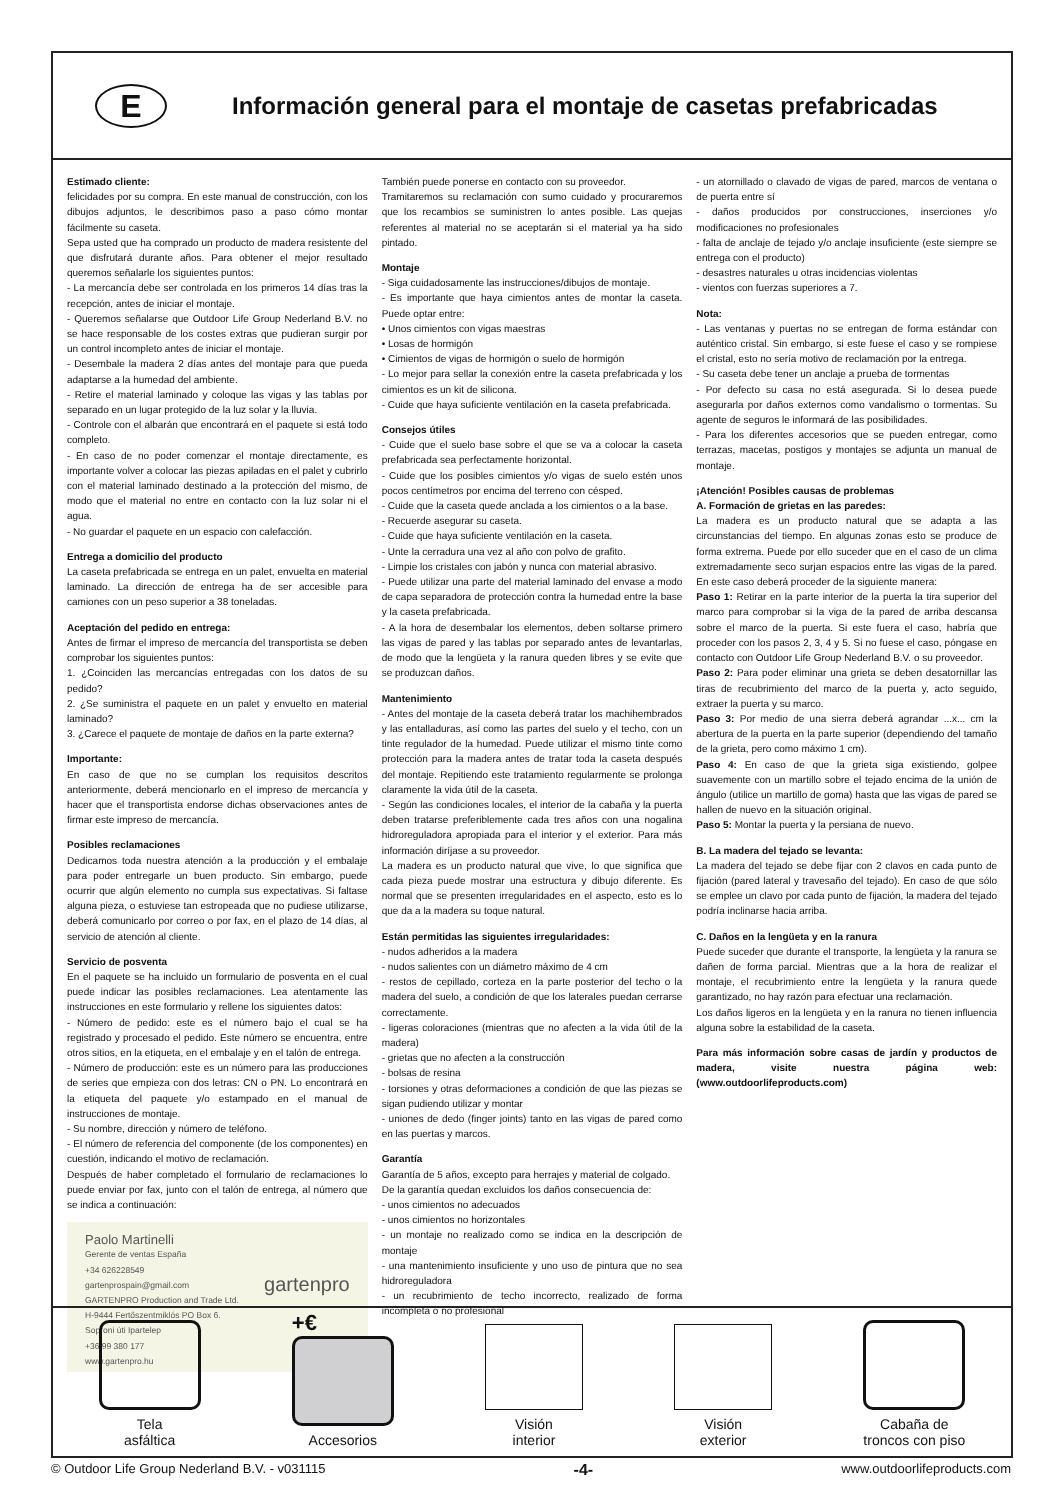E
Información general para el montaje de casetas prefabricadas
Estimado cliente:
felicidades por su compra. En este manual de construcción, con los dibujos adjuntos, le describimos paso a paso cómo montar fácilmente su caseta.
Sepa usted que ha comprado un producto de madera resistente del que disfrutará durante años. Para obtener el mejor resultado queremos señalarle los siguientes puntos:
- La mercancía debe ser controlada en los primeros 14 días tras la recepción, antes de iniciar el montaje.
- Queremos señalarse que Outdoor Life Group Nederland B.V. no se hace responsable de los costes extras que pudieran surgir por un control incompleto antes de iniciar el montaje.
- Desembale la madera 2 días antes del montaje para que pueda adaptarse a la humedad del ambiente.
- Retire el material laminado y coloque las vigas y las tablas por separado en un lugar protegido de la luz solar y la lluvia.
- Controle con el albarán que encontrará en el paquete si está todo completo.
- En caso de no poder comenzar el montaje directamente, es importante volver a colocar las piezas apiladas en el palet y cubrirlo con el material laminado destinado a la protección del mismo, de modo que el material no entre en contacto con la luz solar ni el agua.
- No guardar el paquete en un espacio con calefacción.
Entrega a domicilio del producto
La caseta prefabricada se entrega en un palet, envuelta en material laminado. La dirección de entrega ha de ser accesible para camiones con un peso superior a 38 toneladas.
Aceptación del pedido en entrega:
Antes de firmar el impreso de mercancía del transportista se deben comprobar los siguientes puntos:
1. ¿Coinciden las mercancías entregadas con los datos de su pedido?
2. ¿Se suministra el paquete en un palet y envuelto en material laminado?
3. ¿Carece el paquete de montaje de daños en la parte externa?
Importante:
En caso de que no se cumplan los requisitos descritos anteriormente, deberá mencionarlo en el impreso de mercancía y hacer que el transportista endorse dichas observaciones antes de firmar este impreso de mercancía.
Posibles reclamaciones
Dedicamos toda nuestra atención a la producción y el embalaje para poder entregarle un buen producto. Sin embargo, puede ocurrir que algún elemento no cumpla sus expectativas. Si faltase alguna pieza, o estuviese tan estropeada que no pudiese utilizarse, deberá comunicarlo por correo o por fax, en el plazo de 14 días, al servicio de atención al cliente.
Servicio de posventa
En el paquete se ha incluido un formulario de posventa en el cual puede indicar las posibles reclamaciones. Lea atentamente las instrucciones en este formulario y rellene los siguientes datos:
- Número de pedido: este es el número bajo el cual se ha registrado y procesado el pedido. Este número se encuentra, entre otros sitios, en la etiqueta, en el embalaje y en el talón de entrega.
- Número de producción: este es un número para las producciones de series que empieza con dos letras: CN o PN. Lo encontrará en la etiqueta del paquete y/o estampado en el manual de instrucciones de montaje.
- Su nombre, dirección y número de teléfono.
- El número de referencia del componente (de los componentes) en cuestión, indicando el motivo de reclamación.
Después de haber completado el formulario de reclamaciones lo puede enviar por fax, junto con el talón de entrega, al número que se indica a continuación:
Paolo Martinelli
Gerente de ventas España
+34 626228549
gartenprospain@gmail.com
GARTENPRO Production and Trade Ltd.
H-9444 Fertőszentmiklós PO Box 6.
Soproni úti Ipartelep
+36 99 380 177
www.gartenpro.hu
gartenpro
También puede ponerse en contacto con su proveedor.
Tramitaremos su reclamación con sumo cuidado y procuraremos que los recambios se suministren lo antes posible. Las quejas referentes al material no se aceptarán si el material ya ha sido pintado.
Montaje
- Siga cuidadosamente las instrucciones/dibujos de montaje.
- Es importante que haya cimientos antes de montar la caseta. Puede optar entre:
• Unos cimientos con vigas maestras
• Losas de hormigón
• Cimientos de vigas de hormigón o suelo de hormigón
- Lo mejor para sellar la conexión entre la caseta prefabricada y los cimientos es un kit de silicona.
- Cuide que haya suficiente ventilación en la caseta prefabricada.
Consejos útiles
- Cuide que el suelo base sobre el que se va a colocar la caseta prefabricada sea perfectamente horizontal.
- Cuide que los posibles cimientos y/o vigas de suelo estén unos pocos centímetros por encima del terreno con césped.
- Cuide que la caseta quede anclada a los cimientos o a la base.
- Recuerde asegurar su caseta.
- Cuide que haya suficiente ventilación en la caseta.
- Unte la cerradura una vez al año con polvo de grafito.
- Limpie los cristales con jabón y nunca con material abrasivo.
- Puede utilizar una parte del material laminado del envase a modo de capa separadora de protección contra la humedad entre la base y la caseta prefabricada.
- A la hora de desembalar los elementos, deben soltarse primero las vigas de pared y las tablas por separado antes de levantarlas, de modo que la lengüeta y la ranura queden libres y se evite que se produzcan daños.
Mantenimiento
- Antes del montaje de la caseta deberá tratar los machihembrados y las entalladuras, así como las partes del suelo y el techo, con un tinte regulador de la humedad. Puede utilizar el mismo tinte como protección para la madera antes de tratar toda la caseta después del montaje. Repitiendo este tratamiento regularmente se prolonga claramente la vida útil de la caseta.
- Según las condiciones locales, el interior de la cabaña y la puerta deben tratarse preferiblemente cada tres años con una nogalina hidroreguladora apropiada para el interior y el exterior. Para más información diríjase a su proveedor.
La madera es un producto natural que vive, lo que significa que cada pieza puede mostrar una estructura y dibujo diferente. Es normal que se presenten irregularidades en el aspecto, esto es lo que da a la madera su toque natural.
Están permitidas las siguientes irregularidades:
- nudos adheridos a la madera
- nudos salientes con un diámetro máximo de 4 cm
- restos de cepillado, corteza en la parte posterior del techo o la madera del suelo, a condición de que los laterales puedan cerrarse correctamente.
- ligeras coloraciones (mientras que no afecten a la vida útil de la madera)
- grietas que no afecten a la construcción
- bolsas de resina
- torsiones y otras deformaciones a condición de que las piezas se sigan pudiendo utilizar y montar
- uniones de dedo (finger joints) tanto en las vigas de pared como en las puertas y marcos.
Garantía
Garantía de 5 años, excepto para herrajes y material de colgado.
De la garantía quedan excluidos los daños consecuencia de:
- unos cimientos no adecuados
- unos cimientos no horizontales
- un montaje no realizado como se indica en la descripción de montaje
- una mantenimiento insuficiente y uno uso de pintura que no sea hidroreguladora
- un recubrimiento de techo incorrecto, realizado de forma incompleta o no profesional
- un atornillado o clavado de vigas de pared, marcos de ventana o de puerta entre sí
- daños producidos por construcciones, inserciones y/o modificaciones no profesionales
- falta de anclaje de tejado y/o anclaje insuficiente (este siempre se entrega con el producto)
- desastres naturales u otras incidencias violentas
- vientos con fuerzas superiores a 7.
Nota:
- Las ventanas y puertas no se entregan de forma estándar con auténtico cristal. Sin embargo, si este fuese el caso y se rompiese el cristal, esto no sería motivo de reclamación por la entrega.
- Su caseta debe tener un anclaje a prueba de tormentas
- Por defecto su casa no está asegurada. Si lo desea puede asegurarla por daños externos como vandalismo o tormentas. Su agente de seguros le informará de las posibilidades.
- Para los diferentes accesorios que se pueden entregar, como terrazas, macetas, postigos y montajes se adjunta un manual de montaje.
¡Atención! Posibles causas de problemas
A. Formación de grietas en las paredes:
La madera es un producto natural que se adapta a las circunstancias del tiempo. En algunas zonas esto se produce de forma extrema. Puede por ello suceder que en el caso de un clima extremadamente seco surjan espacios entre las vigas de la pared. En este caso deberá proceder de la siguiente manera:
Paso 1: Retirar en la parte interior de la puerta la tira superior del marco para comprobar si la viga de la pared de arriba descansa sobre el marco de la puerta. Si este fuera el caso, habría que proceder con los pasos 2, 3, 4 y 5. Si no fuese el caso, póngase en contacto con Outdoor Life Group Nederland B.V. o su proveedor.
Paso 2: Para poder eliminar una grieta se deben desatornillar las tiras de recubrimiento del marco de la puerta y, acto seguido, extraer la puerta y su marco.
Paso 3: Por medio de una sierra deberá agrandar ...x... cm la abertura de la puerta en la parte superior (dependiendo del tamaño de la grieta, pero como máximo 1 cm).
Paso 4: En caso de que la grieta siga existiendo, golpee suavemente con un martillo sobre el tejado encima de la unión de ángulo (utilice un martillo de goma) hasta que las vigas de pared se hallen de nuevo en la situación original.
Paso 5: Montar la puerta y la persiana de nuevo.
B. La madera del tejado se levanta:
La madera del tejado se debe fijar con 2 clavos en cada punto de fijación (pared lateral y travesaño del tejado). En caso de que sólo se emplee un clavo por cada punto de fijación, la madera del tejado podría inclinarse hacia arriba.
C. Daños en la lengüeta y en la ranura
Puede suceder que durante el transporte, la lengüeta y la ranura se dañen de forma parcial. Mientras que a la hora de realizar el montaje, el recubrimiento entre la lengüeta y la ranura quede garantizado, no hay razón para efectuar una reclamación.
Los daños ligeros en la lengüeta y en la ranura no tienen influencia alguna sobre la estabilidad de la caseta.
Para más información sobre casas de jardín y productos de madera, visite nuestra página web: (www.outdoorlifeproducts.com)
Tela
asfáltica
+€
Accesorios
Visión
interior
Visión
exterior
Cabaña de
troncos con piso
© Outdoor Life Group Nederland B.V. - v031115 -4- www.outdoorlifeproducts.com